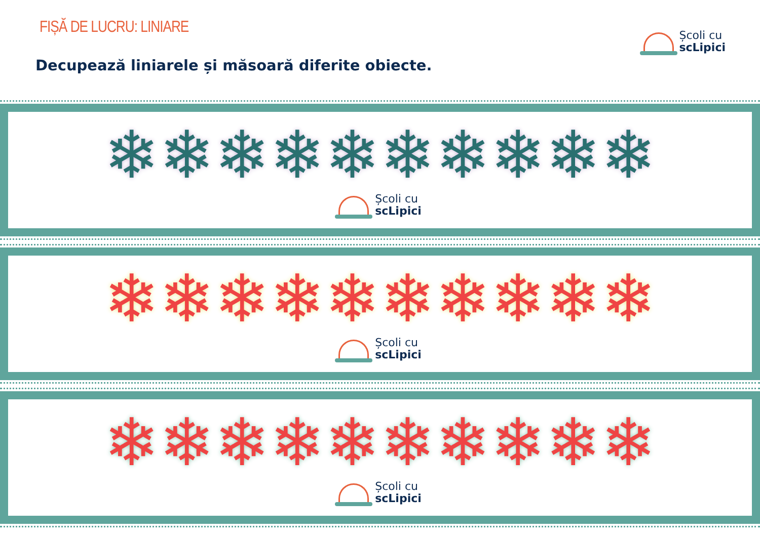FIȘĂ DE LUCRU: LINIARE Școli cu
scLipici
Decupează liniarele și măsoară diferite obiecte.
❄❄❄❄❄❄❄❄❄❄
Școli cu
scLipici
❄❄❄❄❄❄❄❄❄❄
Școli cu
scLipici
❄❄❄❄❄❄❄❄❄❄
Școli cu
scLipici